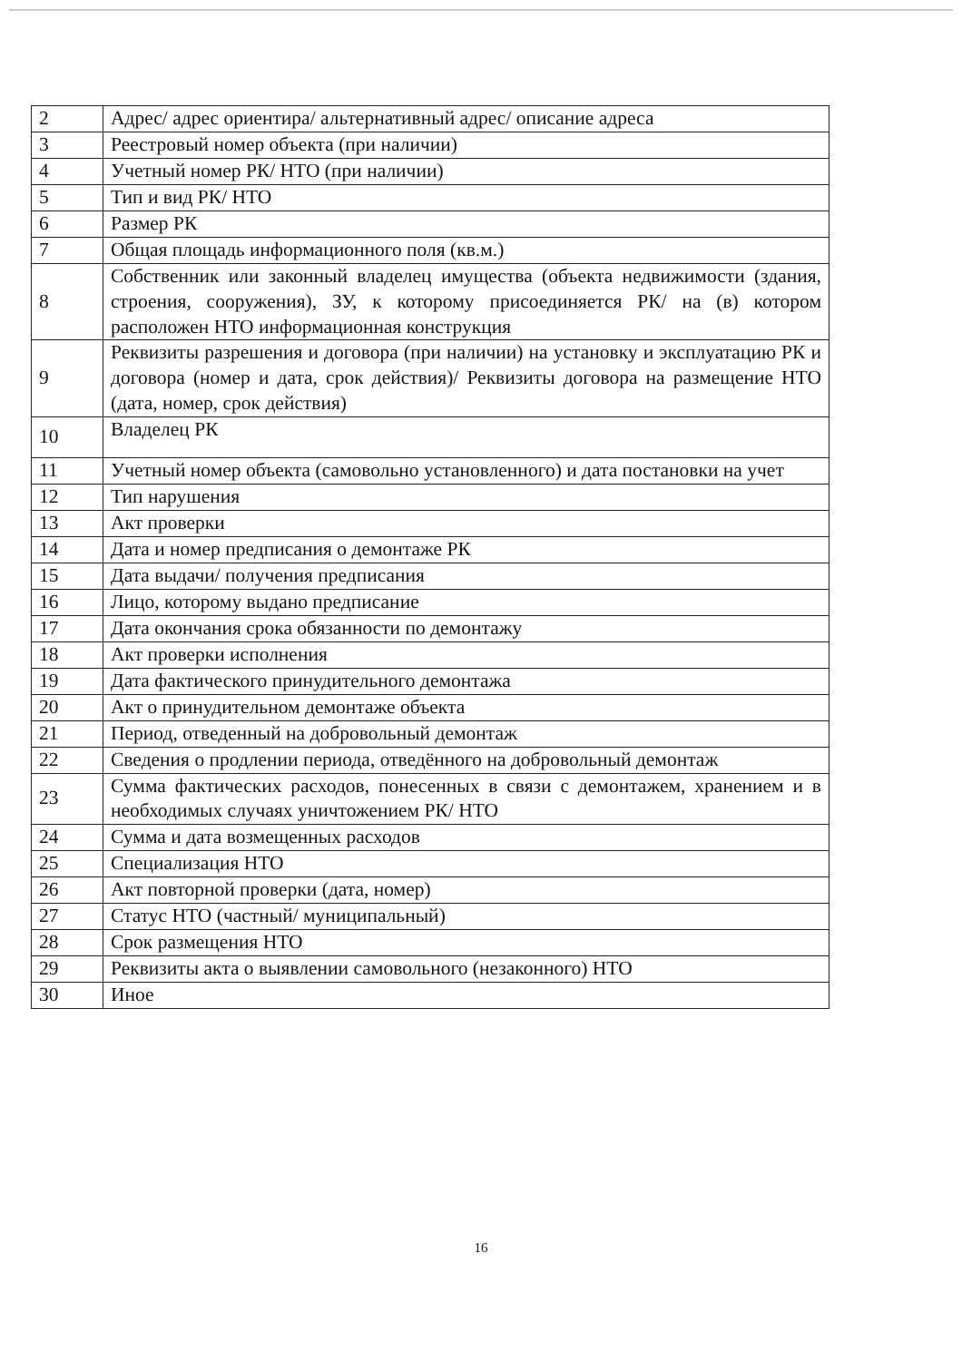| 2 | Адрес/ адрес ориентира/ альтернативный адрес/ описание адреса |
| 3 | Реестровый номер объекта (при наличии) |
| 4 | Учетный номер РК/ НТО (при наличии) |
| 5 | Тип и вид РК/ НТО |
| 6 | Размер РК |
| 7 | Общая площадь информационного поля (кв.м.) |
| 8 | Собственник или законный владелец имущества (объекта недвижимости (здания, строения, сооружения), ЗУ, к которому присоединяется РК/ на (в) котором расположен НТО информационная конструкция |
| 9 | Реквизиты разрешения и договора (при наличии) на установку и эксплуатацию РК и договора (номер и дата, срок действия)/ Реквизиты договора на размещение НТО (дата, номер, срок действия) |
| 10 | Владелец РК |
| 11 | Учетный номер объекта (самовольно установленного) и дата постановки на учет |
| 12 | Тип нарушения |
| 13 | Акт проверки |
| 14 | Дата и номер предписания о демонтаже РК |
| 15 | Дата выдачи/ получения предписания |
| 16 | Лицо, которому выдано предписание |
| 17 | Дата окончания срока обязанности по демонтажу |
| 18 | Акт проверки исполнения |
| 19 | Дата фактического принудительного демонтажа |
| 20 | Акт о принудительном демонтаже объекта |
| 21 | Период, отведенный на добровольный демонтаж |
| 22 | Сведения о продлении периода, отведённого на добровольный демонтаж |
| 23 | Сумма фактических расходов, понесенных в связи с демонтажем, хранением и в необходимых случаях уничтожением РК/ НТО |
| 24 | Сумма и дата возмещенных расходов |
| 25 | Специализация НТО |
| 26 | Акт повторной проверки (дата, номер) |
| 27 | Статус НТО (частный/ муниципальный) |
| 28 | Срок размещения НТО |
| 29 | Реквизиты акта о выявлении самовольного (незаконного) НТО |
| 30 | Иное |
16